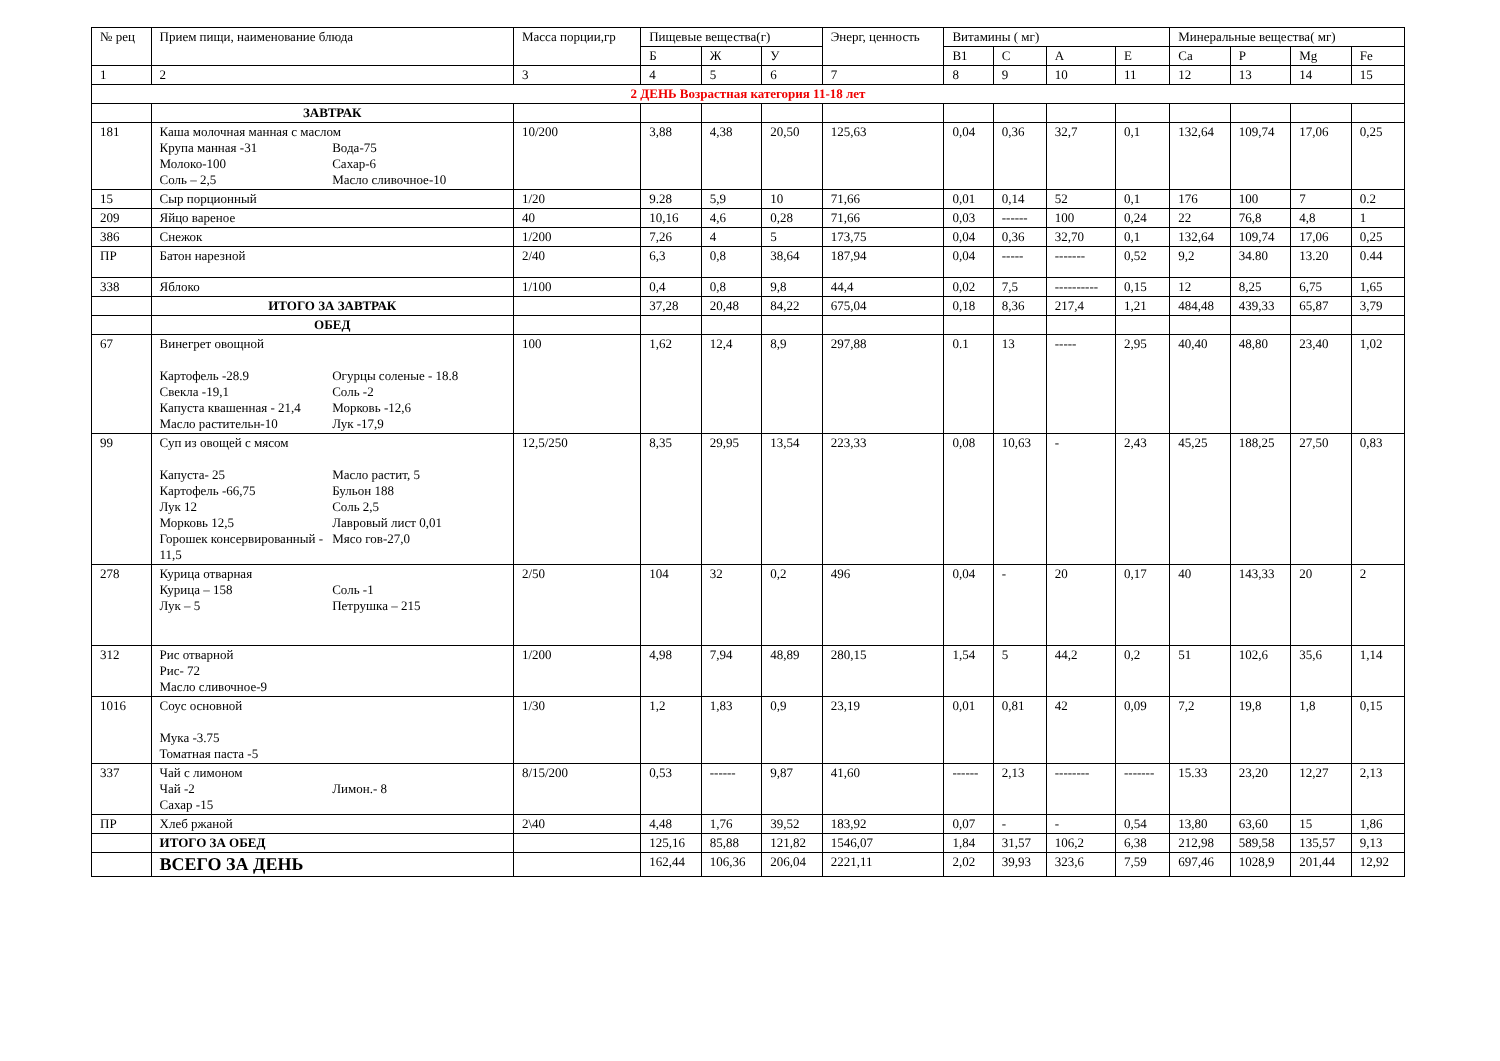| № рец | Прием пищи, наименование блюда | Масса порции,гр | Пищевые вещества(г) | | | Энерг, ценность | Витамины ( мг) | | | | Минеральные вещества( мг) | | | |
| --- | --- | --- | --- | --- | --- | --- | --- | --- | --- | --- | --- | --- | --- | --- |
| | | | Б | Ж | У | | В1 | С | А | Е | Ca | P | Mg | Fe |
| 1 | 2 | 3 | 4 | 5 | 6 | 7 | 8 | 9 | 10 | 11 | 12 | 13 | 14 | 15 |
| 2 ДЕНЬ Возрастная категория 11-18 лет | | | | | | | | | | | | | | |
| | ЗАВТРАК | | | | | | | | | | | | | |
| 181 | Каша молочная манная с маслом Крупа манная -31 Молоко-100 Соль – 2,5 Вода-75 Сахар-6 Масло сливочное-10 | 10/200 | 3,88 | 4,38 | 20,50 | 125,63 | 0,04 | 0,36 | 32,7 | 0,1 | 132,64 | 109,74 | 17,06 | 0,25 |
| 15 | Сыр порционный | 1/20 | 9.28 | 5,9 | 10 | 71,66 | 0,01 | 0,14 | 52 | 0,1 | 176 | 100 | 7 | 0.2 |
| 209 | Яйцо вареное | 40 | 10,16 | 4,6 | 0,28 | 71,66 | 0,03 | ------ | 100 | 0,24 | 22 | 76,8 | 4,8 | 1 |
| 386 | Снежок | 1/200 | 7,26 | 4 | 5 | 173,75 | 0,04 | 0,36 | 32,70 | 0,1 | 132,64 | 109,74 | 17,06 | 0,25 |
| ПР | Батон нарезной | 2/40 | 6,3 | 0,8 | 38,64 | 187,94 | 0,04 | ----- | ------- | 0,52 | 9,2 | 34.80 | 13.20 | 0.44 |
| 338 | Яблоко | 1/100 | 0,4 | 0,8 | 9,8 | 44,4 | 0,02 | 7,5 | ---------- | 0,15 | 12 | 8,25 | 6,75 | 1,65 |
| | ИТОГО ЗА ЗАВТРАК | | 37,28 | 20,48 | 84,22 | 675,04 | 0,18 | 8,36 | 217,4 | 1,21 | 484,48 | 439,33 | 65,87 | 3,79 |
| | ОБЕД | | | | | | | | | | | | | |
| 67 | Винегрет овощной Картофель -28.9 Свекла -19,1 Капуста квашенная - 21,4 Масло растительн-10 Огурцы соленые - 18.8 Соль -2 Морковь -12,6 Лук -17,9 | 100 | 1,62 | 12,4 | 8,9 | 297,88 | 0.1 | 13 | ----- | 2,95 | 40,40 | 48,80 | 23,40 | 1,02 |
| 99 | Суп из овощей с мясом Капуста- 25 Картофель -66,75 Лук 12 Морковь 12,5 Горошек консервированный - 11,5 Масло растит, 5 Бульон 188 Соль 2,5 Лавровый лист 0,01 Мясо гов-27,0 | 12,5/250 | 8,35 | 29,95 | 13,54 | 223,33 | 0,08 | 10,63 | - | 2,43 | 45,25 | 188,25 | 27,50 | 0,83 |
| 278 | Курица отварная Курица – 158 Лук – 5 Соль -1 Петрушка – 215 | 2/50 | 104 | 32 | 0,2 | 496 | 0,04 | - | 20 | 0,17 | 40 | 143,33 | 20 | 2 |
| 312 | Рис отварной Рис- 72 Масло сливочное-9 | 1/200 | 4,98 | 7,94 | 48,89 | 280,15 | 1,54 | 5 | 44,2 | 0,2 | 51 | 102,6 | 35,6 | 1,14 |
| 1016 | Соус основной Мука -3.75 Томатная паста -5 | 1/30 | 1,2 | 1,83 | 0,9 | 23,19 | 0,01 | 0,81 | 42 | 0,09 | 7,2 | 19,8 | 1,8 | 0,15 |
| 337 | Чай с лимоном Чай -2 Сахар -15 Лимон.- 8 | 8/15/200 | 0,53 | ------ | 9,87 | 41,60 | ------ | 2,13 | -------- | ------- | 15.33 | 23,20 | 12,27 | 2,13 |
| ПР | Хлеб ржаной | 2\40 | 4,48 | 1,76 | 39,52 | 183,92 | 0,07 | - | - | 0,54 | 13,80 | 63,60 | 15 | 1,86 |
| | ИТОГО ЗА ОБЕД | | 125,16 | 85,88 | 121,82 | 1546,07 | 1,84 | 31,57 | 106,2 | 6,38 | 212,98 | 589,58 | 135,57 | 9,13 |
| | ВСЕГО ЗА ДЕНЬ | | 162,44 | 106,36 | 206,04 | 2221,11 | 2,02 | 39,93 | 323,6 | 7,59 | 697,46 | 1028,9 | 201,44 | 12,92 |